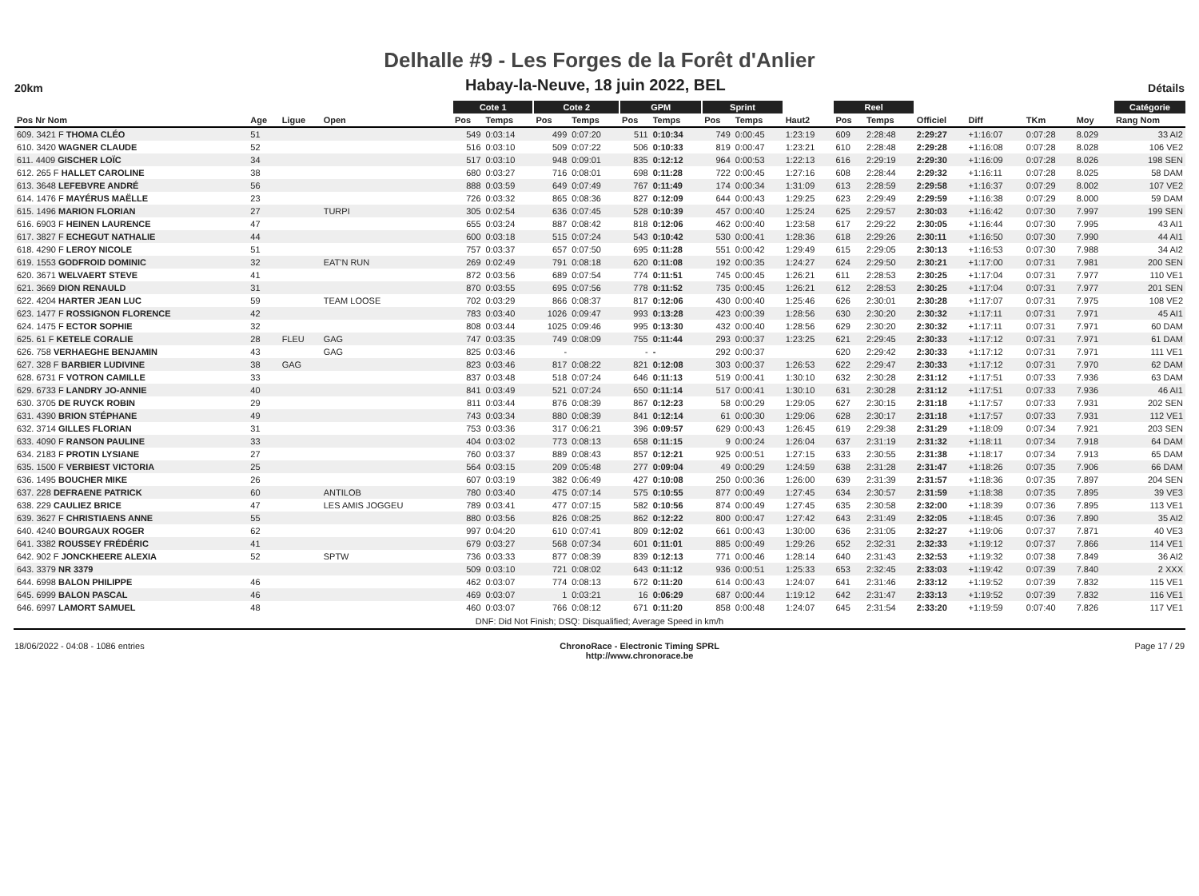Delhalle #9 - Les Forges de la Forêt d'Anlier
20km Habay-la-Neuve, 18 juin 2022, BEL Détails
| | | | | | Cote 1 | | Cote 2 | | GPM | | Sprint | | | Reel | | | | | | Catégorie |
| --- | --- | --- | --- | --- | --- | --- | --- | --- | --- | --- | --- | --- | --- | --- | --- | --- | --- | --- | --- | --- |
| Pos Nr Nom | Age | Ligue | Open | | Pos | Temps | Pos | Temps | Pos | Temps | Pos | Temps | Haut2 | Pos | Temps | Officiel | Diff | TKm | Moy | Rang Nom |
| 609. 3421 F THOMA CLÉO | 51 | | | | 549 | 0:03:14 | 499 | 0:07:20 | 511 | 0:10:34 | 749 | 0:00:45 | 1:23:19 | 609 | 2:28:48 | 2:29:27 | +1:16:07 | 0:07:28 | 8.029 | 33 AI2 |
| 610. 3420 WAGNER CLAUDE | 52 | | | | 516 | 0:03:10 | 509 | 0:07:22 | 506 | 0:10:33 | 819 | 0:00:47 | 1:23:21 | 610 | 2:28:48 | 2:29:28 | +1:16:08 | 0:07:28 | 8.028 | 106 VE2 |
| 611. 4409 GISCHER LOÏC | 34 | | | | 517 | 0:03:10 | 948 | 0:09:01 | 835 | 0:12:12 | 964 | 0:00:53 | 1:22:13 | 616 | 2:29:19 | 2:29:30 | +1:16:09 | 0:07:28 | 8.026 | 198 SEN |
| 612. 265 F HALLET CAROLINE | 38 | | | | 680 | 0:03:27 | 716 | 0:08:01 | 698 | 0:11:28 | 722 | 0:00:45 | 1:27:16 | 608 | 2:28:44 | 2:29:32 | +1:16:11 | 0:07:28 | 8.025 | 58 DAM |
| 613. 3648 LEFEBVRE ANDRÉ | 56 | | | | 888 | 0:03:59 | 649 | 0:07:49 | 767 | 0:11:49 | 174 | 0:00:34 | 1:31:09 | 613 | 2:28:59 | 2:29:58 | +1:16:37 | 0:07:29 | 8.002 | 107 VE2 |
| 614. 1476 F MAYÉRUS MAËLLE | 23 | | | | 726 | 0:03:32 | 865 | 0:08:36 | 827 | 0:12:09 | 644 | 0:00:43 | 1:29:25 | 623 | 2:29:49 | 2:29:59 | +1:16:38 | 0:07:29 | 8.000 | 59 DAM |
| 615. 1496 MARION FLORIAN | 27 | | TURPI | | 305 | 0:02:54 | 636 | 0:07:45 | 528 | 0:10:39 | 457 | 0:00:40 | 1:25:24 | 625 | 2:29:57 | 2:30:03 | +1:16:42 | 0:07:30 | 7.997 | 199 SEN |
| 616. 6903 F HEINEN LAURENCE | 47 | | | | 655 | 0:03:24 | 887 | 0:08:42 | 818 | 0:12:06 | 462 | 0:00:40 | 1:23:58 | 617 | 2:29:22 | 2:30:05 | +1:16:44 | 0:07:30 | 7.995 | 43 AI1 |
| 617. 3827 F ECHEGUT NATHALIE | 44 | | | | 600 | 0:03:18 | 515 | 0:07:24 | 543 | 0:10:42 | 530 | 0:00:41 | 1:28:36 | 618 | 2:29:26 | 2:30:11 | +1:16:50 | 0:07:30 | 7.990 | 44 AI1 |
| 618. 4290 F LEROY NICOLE | 51 | | | | 757 | 0:03:37 | 657 | 0:07:50 | 695 | 0:11:28 | 551 | 0:00:42 | 1:29:49 | 615 | 2:29:05 | 2:30:13 | +1:16:53 | 0:07:30 | 7.988 | 34 AI2 |
| 619. 1553 GODFROID DOMINIC | 32 | | EAT'N RUN | | 269 | 0:02:49 | 791 | 0:08:18 | 620 | 0:11:08 | 192 | 0:00:35 | 1:24:27 | 624 | 2:29:50 | 2:30:21 | +1:17:00 | 0:07:31 | 7.981 | 200 SEN |
| 620. 3671 WELVAERT STEVE | 41 | | | | 872 | 0:03:56 | 689 | 0:07:54 | 774 | 0:11:51 | 745 | 0:00:45 | 1:26:21 | 611 | 2:28:53 | 2:30:25 | +1:17:04 | 0:07:31 | 7.977 | 110 VE1 |
| 621. 3669 DION RENAULD | 31 | | | | 870 | 0:03:55 | 695 | 0:07:56 | 778 | 0:11:52 | 735 | 0:00:45 | 1:26:21 | 612 | 2:28:53 | 2:30:25 | +1:17:04 | 0:07:31 | 7.977 | 201 SEN |
| 622. 4204 HARTER JEAN LUC | 59 | | TEAM LOOSE | | 702 | 0:03:29 | 866 | 0:08:37 | 817 | 0:12:06 | 430 | 0:00:40 | 1:25:46 | 626 | 2:30:01 | 2:30:28 | +1:17:07 | 0:07:31 | 7.975 | 108 VE2 |
| 623. 1477 F ROSSIGNON FLORENCE | 42 | | | | 783 | 0:03:40 | 1026 | 0:09:47 | 993 | 0:13:28 | 423 | 0:00:39 | 1:28:56 | 630 | 2:30:20 | 2:30:32 | +1:17:11 | 0:07:31 | 7.971 | 45 AI1 |
| 624. 1475 F ECTOR SOPHIE | 32 | | | | 808 | 0:03:44 | 1025 | 0:09:46 | 995 | 0:13:30 | 432 | 0:00:40 | 1:28:56 | 629 | 2:30:20 | 2:30:32 | +1:17:11 | 0:07:31 | 7.971 | 60 DAM |
| 625. 61 F KETELE CORALIE | 28 | FLEU | GAG | | 747 | 0:03:35 | 749 | 0:08:09 | 755 | 0:11:44 | 293 | 0:00:37 | 1:23:25 | 621 | 2:29:45 | 2:30:33 | +1:17:12 | 0:07:31 | 7.971 | 61 DAM |
| 626. 758 VERHAEGHE BENJAMIN | 43 | | GAG | | 825 | 0:03:46 | - | | - | - | 292 | 0:00:37 | | 620 | 2:29:42 | 2:30:33 | +1:17:12 | 0:07:31 | 7.971 | 111 VE1 |
| 627. 328 F BARBIER LUDIVINE | 38 | GAG | | | 823 | 0:03:46 | 817 | 0:08:22 | 821 | 0:12:08 | 303 | 0:00:37 | 1:26:53 | 622 | 2:29:47 | 2:30:33 | +1:17:12 | 0:07:31 | 7.970 | 62 DAM |
| 628. 6731 F VOTRON CAMILLE | 33 | | | | 837 | 0:03:48 | 518 | 0:07:24 | 646 | 0:11:13 | 519 | 0:00:41 | 1:30:10 | 632 | 2:30:28 | 2:31:12 | +1:17:51 | 0:07:33 | 7.936 | 63 DAM |
| 629. 6733 F LANDRY JO-ANNIE | 40 | | | | 841 | 0:03:49 | 521 | 0:07:24 | 650 | 0:11:14 | 517 | 0:00:41 | 1:30:10 | 631 | 2:30:28 | 2:31:12 | +1:17:51 | 0:07:33 | 7.936 | 46 AI1 |
| 630. 3705 DE RUYCK ROBIN | 29 | | | | 811 | 0:03:44 | 876 | 0:08:39 | 867 | 0:12:23 | 58 | 0:00:29 | 1:29:05 | 627 | 2:30:15 | 2:31:18 | +1:17:57 | 0:07:33 | 7.931 | 202 SEN |
| 631. 4390 BRION STÉPHANE | 49 | | | | 743 | 0:03:34 | 880 | 0:08:39 | 841 | 0:12:14 | 61 | 0:00:30 | 1:29:06 | 628 | 2:30:17 | 2:31:18 | +1:17:57 | 0:07:33 | 7.931 | 112 VE1 |
| 632. 3714 GILLES FLORIAN | 31 | | | | 753 | 0:03:36 | 317 | 0:06:21 | 396 | 0:09:57 | 629 | 0:00:43 | 1:26:45 | 619 | 2:29:38 | 2:31:29 | +1:18:09 | 0:07:34 | 7.921 | 203 SEN |
| 633. 4090 F RANSON PAULINE | 33 | | | | 404 | 0:03:02 | 773 | 0:08:13 | 658 | 0:11:15 | 9 | 0:00:24 | 1:26:04 | 637 | 2:31:19 | 2:31:32 | +1:18:11 | 0:07:34 | 7.918 | 64 DAM |
| 634. 2183 F PROTIN LYSIANE | 27 | | | | 760 | 0:03:37 | 889 | 0:08:43 | 857 | 0:12:21 | 925 | 0:00:51 | 1:27:15 | 633 | 2:30:55 | 2:31:38 | +1:18:17 | 0:07:34 | 7.913 | 65 DAM |
| 635. 1500 F VERBIEST VICTORIA | 25 | | | | 564 | 0:03:15 | 209 | 0:05:48 | 277 | 0:09:04 | 49 | 0:00:29 | 1:24:59 | 638 | 2:31:28 | 2:31:47 | +1:18:26 | 0:07:35 | 7.906 | 66 DAM |
| 636. 1495 BOUCHER MIKE | 26 | | | | 607 | 0:03:19 | 382 | 0:06:49 | 427 | 0:10:08 | 250 | 0:00:36 | 1:26:00 | 639 | 2:31:39 | 2:31:57 | +1:18:36 | 0:07:35 | 7.897 | 204 SEN |
| 637. 228 DEFRAENE PATRICK | 60 | | ANTILOB | | 780 | 0:03:40 | 475 | 0:07:14 | 575 | 0:10:55 | 877 | 0:00:49 | 1:27:45 | 634 | 2:30:57 | 2:31:59 | +1:18:38 | 0:07:35 | 7.895 | 39 VE3 |
| 638. 229 CAULIEZ BRICE | 47 | | LES AMIS JOGGEU | | 789 | 0:03:41 | 477 | 0:07:15 | 582 | 0:10:56 | 874 | 0:00:49 | 1:27:45 | 635 | 2:30:58 | 2:32:00 | +1:18:39 | 0:07:36 | 7.895 | 113 VE1 |
| 639. 3627 F CHRISTIAENS ANNE | 55 | | | | 880 | 0:03:56 | 826 | 0:08:25 | 862 | 0:12:22 | 800 | 0:00:47 | 1:27:42 | 643 | 2:31:49 | 2:32:05 | +1:18:45 | 0:07:36 | 7.890 | 35 AI2 |
| 640. 4240 BOURGAUX ROGER | 62 | | | | 997 | 0:04:20 | 610 | 0:07:41 | 809 | 0:12:02 | 661 | 0:00:43 | 1:30:00 | 636 | 2:31:05 | 2:32:27 | +1:19:06 | 0:07:37 | 7.871 | 40 VE3 |
| 641. 3382 ROUSSEY FRÉDÉRIC | 41 | | | | 679 | 0:03:27 | 568 | 0:07:34 | 601 | 0:11:01 | 885 | 0:00:49 | 1:29:26 | 652 | 2:32:31 | 2:32:33 | +1:19:12 | 0:07:37 | 7.866 | 114 VE1 |
| 642. 902 F JONCKHEERE ALEXIA | 52 | | SPTW | | 736 | 0:03:33 | 877 | 0:08:39 | 839 | 0:12:13 | 771 | 0:00:46 | 1:28:14 | 640 | 2:31:43 | 2:32:53 | +1:19:32 | 0:07:38 | 7.849 | 36 AI2 |
| 643. 3379 NR 3379 | | | | | 509 | 0:03:10 | 721 | 0:08:02 | 643 | 0:11:12 | 936 | 0:00:51 | 1:25:33 | 653 | 2:32:45 | 2:33:03 | +1:19:42 | 0:07:39 | 7.840 | 2 XXX |
| 644. 6998 BALON PHILIPPE | 46 | | | | 462 | 0:03:07 | 774 | 0:08:13 | 672 | 0:11:20 | 614 | 0:00:43 | 1:24:07 | 641 | 2:31:46 | 2:33:12 | +1:19:52 | 0:07:39 | 7.832 | 115 VE1 |
| 645. 6999 BALON PASCAL | 46 | | | | 469 | 0:03:07 | 1 | 0:03:21 | 16 | 0:06:29 | 687 | 0:00:44 | 1:19:12 | 642 | 2:31:47 | 2:33:13 | +1:19:52 | 0:07:39 | 7.832 | 116 VE1 |
| 646. 6997 LAMORT SAMUEL | 48 | | | | 460 | 0:03:07 | 766 | 0:08:12 | 671 | 0:11:20 | 858 | 0:00:48 | 1:24:07 | 645 | 2:31:54 | 2:33:20 | +1:19:59 | 0:07:40 | 7.826 | 117 VE1 |
DNF: Did Not Finish; DSQ: Disqualified; Average Speed in km/h
18/06/2022 - 04:08 - 1086 entries ChronoRace - Electronic Timing SPRL
http://www.chronorace.be Page 17 / 29